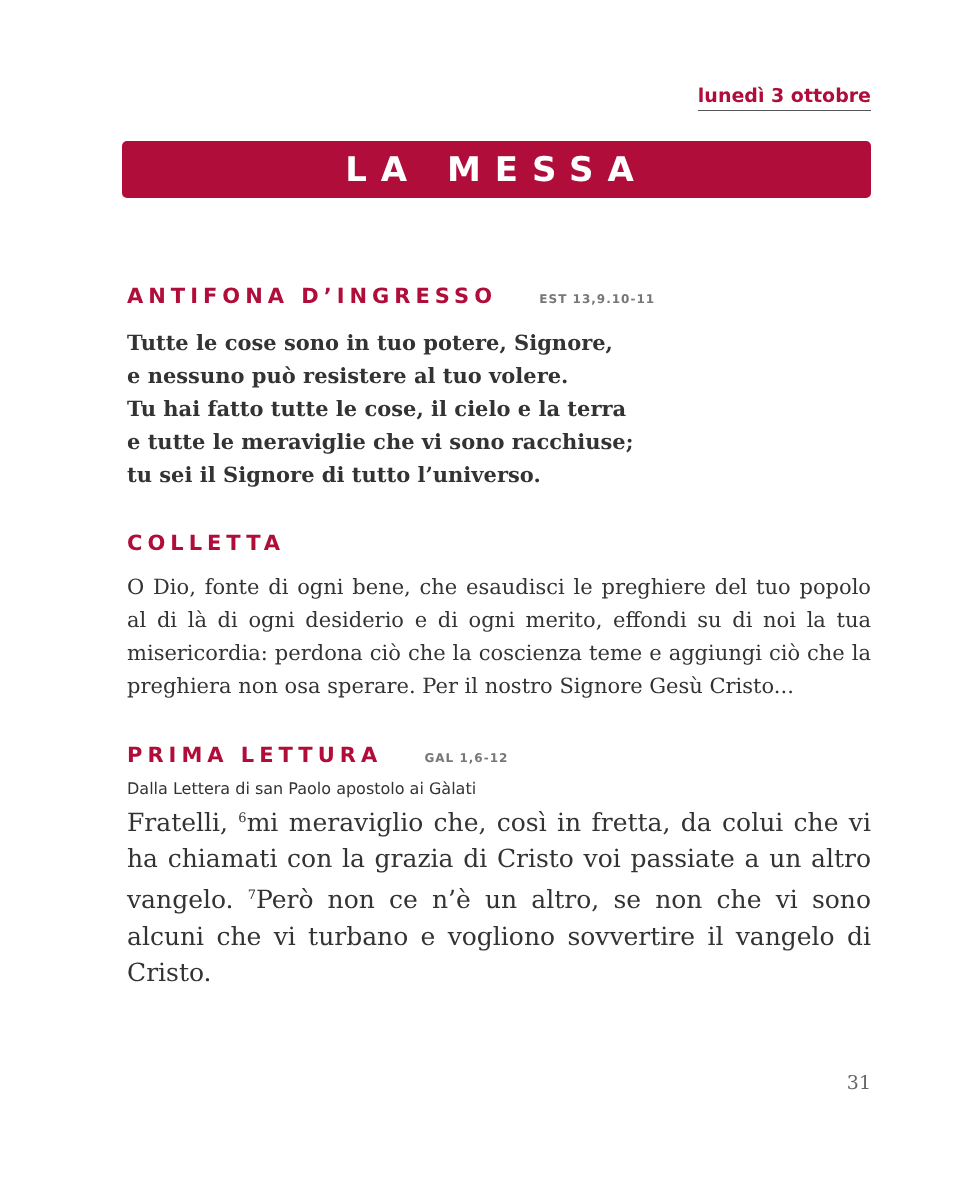lunedì 3 ottobre
LA MESSA
ANTIFONA D’INGRESSO EST 13,9.10-11
Tutte le cose sono in tuo potere, Signore,
e nessuno può resistere al tuo volere.
Tu hai fatto tutte le cose, il cielo e la terra
e tutte le meraviglie che vi sono racchiuse;
tu sei il Signore di tutto l’universo.
COLLETTA
O Dio, fonte di ogni bene, che esaudisci le preghiere del tuo popolo al di là di ogni desiderio e di ogni merito, effondi su di noi la tua misericordia: perdona ciò che la coscienza teme e aggiungi ciò che la preghiera non osa sperare. Per il nostro Signore Gesù Cristo...
PRIMA LETTURA GAL 1,6-12
Dalla Lettera di san Paolo apostolo ai Gàlati
Fratelli, <sup>6</sup>mi meraviglio che, così in fretta, da colui che vi ha chiamati con la grazia di Cristo voi passiate a un altro vangelo. <sup>7</sup>Però non ce n’è un altro, se non che vi sono alcuni che vi turbano e vogliono sovvertire il vangelo di Cristo.
31